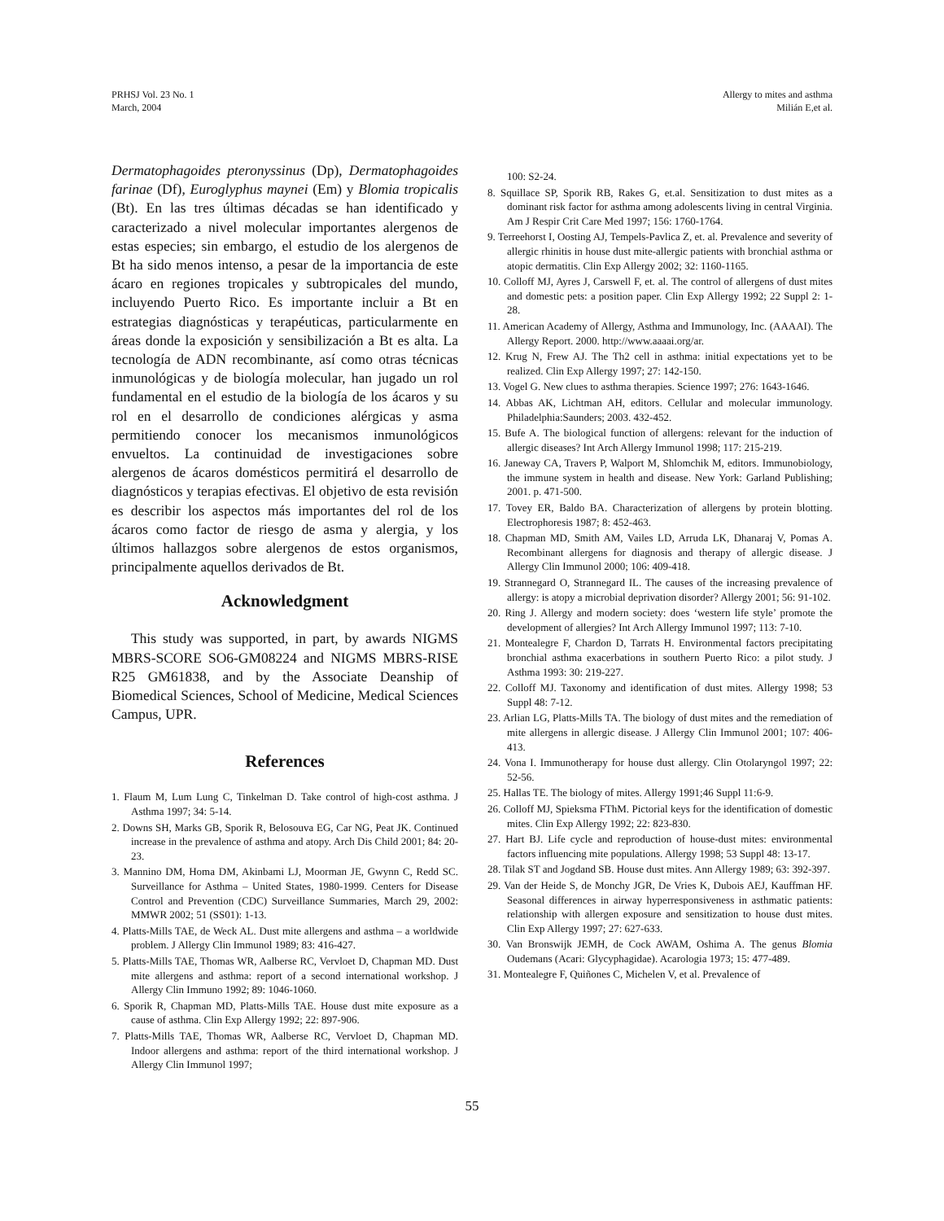PRHSJ Vol. 23 No. 1
March, 2004
Allergy to mites and asthma
Milián E,et al.
Dermatophagoides pteronyssinus (Dp), Dermatophagoides farinae (Df), Euroglyphus maynei (Em) y Blomia tropicalis (Bt). En las tres últimas décadas se han identificado y caracterizado a nivel molecular importantes alergenos de estas especies; sin embargo, el estudio de los alergenos de Bt ha sido menos intenso, a pesar de la importancia de este ácaro en regiones tropicales y subtropicales del mundo, incluyendo Puerto Rico. Es importante incluir a Bt en estrategias diagnósticas y terapéuticas, particularmente en áreas donde la exposición y sensibilización a Bt es alta. La tecnología de ADN recombinante, así como otras técnicas inmunológicas y de biología molecular, han jugado un rol fundamental en el estudio de la biología de los ácaros y su rol en el desarrollo de condiciones alérgicas y asma permitiendo conocer los mecanismos inmunológicos envueltos. La continuidad de investigaciones sobre alergenos de ácaros domésticos permitirá el desarrollo de diagnósticos y terapias efectivas. El objetivo de esta revisión es describir los aspectos más importantes del rol de los ácaros como factor de riesgo de asma y alergia, y los últimos hallazgos sobre alergenos de estos organismos, principalmente aquellos derivados de Bt.
Acknowledgment
This study was supported, in part, by awards NIGMS MBRS-SCORE SO6-GM08224 and NIGMS MBRS-RISE R25 GM61838, and by the Associate Deanship of Biomedical Sciences, School of Medicine, Medical Sciences Campus, UPR.
References
1. Flaum M, Lum Lung C, Tinkelman D. Take control of high-cost asthma. J Asthma 1997; 34: 5-14.
2. Downs SH, Marks GB, Sporik R, Belosouva EG, Car NG, Peat JK. Continued increase in the prevalence of asthma and atopy. Arch Dis Child 2001; 84: 20-23.
3. Mannino DM, Homa DM, Akinbami LJ, Moorman JE, Gwynn C, Redd SC. Surveillance for Asthma – United States, 1980-1999. Centers for Disease Control and Prevention (CDC) Surveillance Summaries, March 29, 2002: MMWR 2002; 51 (SS01): 1-13.
4. Platts-Mills TAE, de Weck AL. Dust mite allergens and asthma – a worldwide problem. J Allergy Clin Immunol 1989; 83: 416-427.
5. Platts-Mills TAE, Thomas WR, Aalberse RC, Vervloet D, Chapman MD. Dust mite allergens and asthma: report of a second international workshop. J Allergy Clin Immuno 1992; 89: 1046-1060.
6. Sporik R, Chapman MD, Platts-Mills TAE. House dust mite exposure as a cause of asthma. Clin Exp Allergy 1992; 22: 897-906.
7. Platts-Mills TAE, Thomas WR, Aalberse RC, Vervloet D, Chapman MD. Indoor allergens and asthma: report of the third international workshop. J Allergy Clin Immunol 1997;
100: S2-24.
8. Squillace SP, Sporik RB, Rakes G, et.al. Sensitization to dust mites as a dominant risk factor for asthma among adolescents living in central Virginia. Am J Respir Crit Care Med 1997; 156: 1760-1764.
9. Terreehorst I, Oosting AJ, Tempels-Pavlica Z, et. al. Prevalence and severity of allergic rhinitis in house dust mite-allergic patients with bronchial asthma or atopic dermatitis. Clin Exp Allergy 2002; 32: 1160-1165.
10. Colloff MJ, Ayres J, Carswell F, et. al. The control of allergens of dust mites and domestic pets: a position paper. Clin Exp Allergy 1992; 22 Suppl 2: 1-28.
11. American Academy of Allergy, Asthma and Immunology, Inc. (AAAAI). The Allergy Report. 2000. http://www.aaaai.org/ar.
12. Krug N, Frew AJ. The Th2 cell in asthma: initial expectations yet to be realized. Clin Exp Allergy 1997; 27: 142-150.
13. Vogel G. New clues to asthma therapies. Science 1997; 276: 1643-1646.
14. Abbas AK, Lichtman AH, editors. Cellular and molecular immunology. Philadelphia:Saunders; 2003. 432-452.
15. Bufe A. The biological function of allergens: relevant for the induction of allergic diseases? Int Arch Allergy Immunol 1998; 117: 215-219.
16. Janeway CA, Travers P, Walport M, Shlomchik M, editors. Immunobiology, the immune system in health and disease. New York: Garland Publishing; 2001. p. 471-500.
17. Tovey ER, Baldo BA. Characterization of allergens by protein blotting. Electrophoresis 1987; 8: 452-463.
18. Chapman MD, Smith AM, Vailes LD, Arruda LK, Dhanaraj V, Pomas A. Recombinant allergens for diagnosis and therapy of allergic disease. J Allergy Clin Immunol 2000; 106: 409-418.
19. Strannegard O, Strannegard IL. The causes of the increasing prevalence of allergy: is atopy a microbial deprivation disorder? Allergy 2001; 56: 91-102.
20. Ring J. Allergy and modern society: does ‘western life style’ promote the development of allergies? Int Arch Allergy Immunol 1997; 113: 7-10.
21. Montealegre F, Chardon D, Tarrats H. Environmental factors precipitating bronchial asthma exacerbations in southern Puerto Rico: a pilot study. J Asthma 1993: 30: 219-227.
22. Colloff MJ. Taxonomy and identification of dust mites. Allergy 1998; 53 Suppl 48: 7-12.
23. Arlian LG, Platts-Mills TA. The biology of dust mites and the remediation of mite allergens in allergic disease. J Allergy Clin Immunol 2001; 107: 406-413.
24. Vona I. Immunotherapy for house dust allergy. Clin Otolaryngol 1997; 22: 52-56.
25. Hallas TE. The biology of mites. Allergy 1991;46 Suppl 11:6-9.
26. Colloff MJ, Spieksma FThM. Pictorial keys for the identification of domestic mites. Clin Exp Allergy 1992; 22: 823-830.
27. Hart BJ. Life cycle and reproduction of house-dust mites: environmental factors influencing mite populations. Allergy 1998; 53 Suppl 48: 13-17.
28. Tilak ST and Jogdand SB. House dust mites. Ann Allergy 1989; 63: 392-397.
29. Van der Heide S, de Monchy JGR, De Vries K, Dubois AEJ, Kauffman HF. Seasonal differences in airway hyperresponsiveness in asthmatic patients: relationship with allergen exposure and sensitization to house dust mites. Clin Exp Allergy 1997; 27: 627-633.
30. Van Bronswijk JEMH, de Cock AWAM, Oshima A. The genus Blomia Oudemans (Acari: Glycyphagidae). Acarologia 1973; 15: 477-489.
31. Montealegre F, Quiñones C, Michelen V, et al. Prevalence of
55